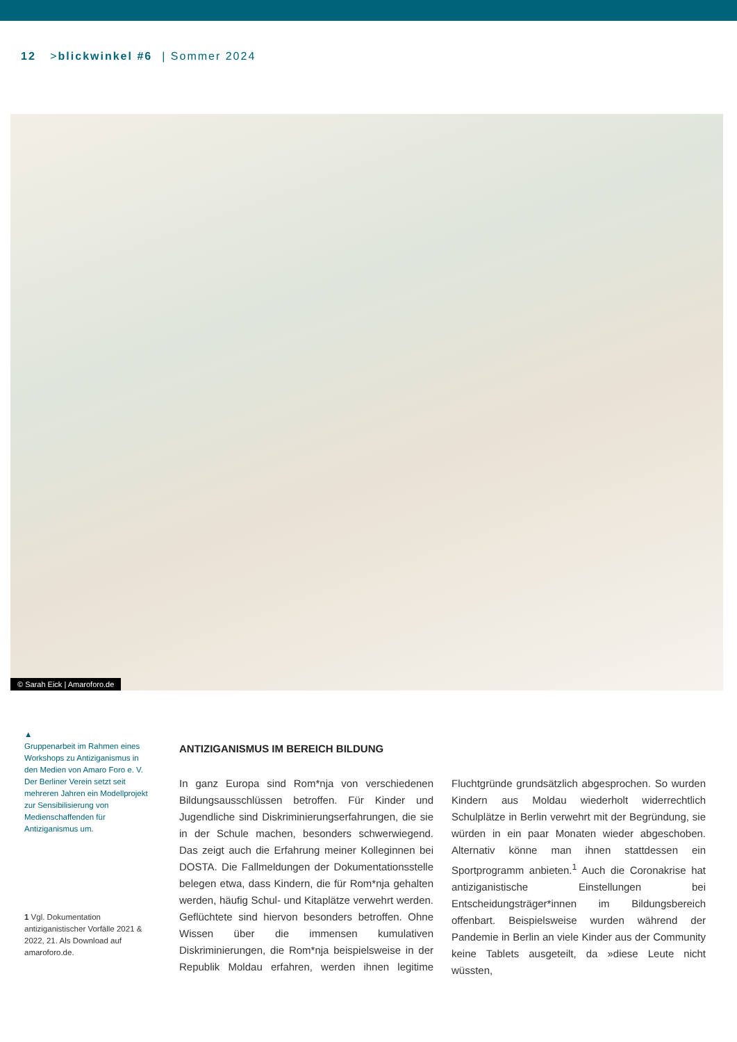12 >blickwinkel #6 | Sommer 2024
© Sarah Eick | Amaroforo.de
▲
Gruppenarbeit im Rahmen eines Workshops zu Antiziganismus in den Medien von Amaro Foro e. V. Der Berliner Verein setzt seit mehreren Jahren ein Modellprojekt zur Sensibilisierung von Medienschaffenden für Antiziganismus um.
1 Vgl. Dokumentation antiziganistischer Vorfälle 2021 & 2022, 21. Als Download auf amaroforo.de.
ANTIZIGANISMUS IM BEREICH BILDUNG
In ganz Europa sind Rom*nja von verschiedenen Bildungsausschlüssen betroffen. Für Kinder und Jugendliche sind Diskriminierungserfahrungen, die sie in der Schule machen, besonders schwerwiegend. Das zeigt auch die Erfahrung meiner Kolleginnen bei DOSTA. Die Fallmeldungen der Dokumentationsstelle belegen etwa, dass Kindern, die für Rom*nja gehalten werden, häufig Schul- und Kitaplätze verwehrt werden. Geflüchtete sind hiervon besonders betroffen. Ohne Wissen über die immensen kumulativen Diskriminierungen, die Rom*nja beispielsweise in der Republik Moldau erfahren, werden ihnen legitime Fluchtgründe grundsätzlich abgesprochen. So wurden Kindern aus Moldau wiederholt widerrechtlich Schulplätze in Berlin verwehrt mit der Begründung, sie würden in ein paar Monaten wieder abgeschoben. Alternativ könne man ihnen stattdessen ein Sportprogramm anbieten.<sup>1</sup> Auch die Coronakrise hat antiziganistische Einstellungen bei Entscheidungsträger*innen im Bildungsbereich offenbart. Beispielsweise wurden während der Pandemie in Berlin an viele Kinder aus der Community keine Tablets ausgeteilt, da »diese Leute nicht wüssten,